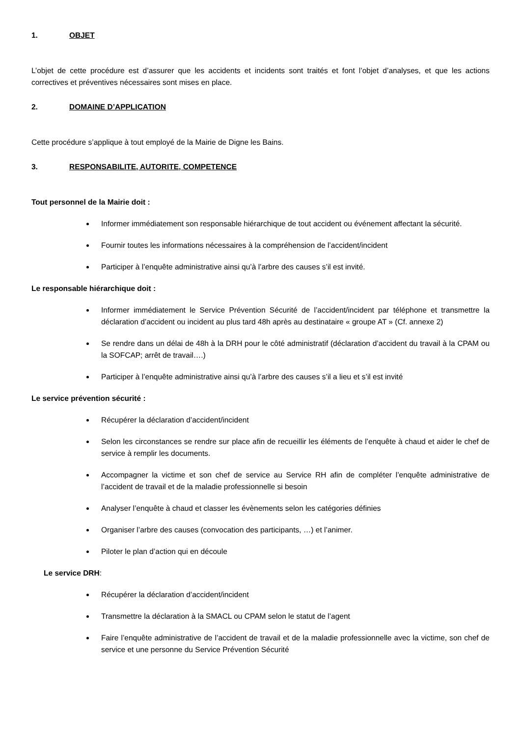1. OBJET
L’objet de cette procédure est d’assurer que les accidents et incidents sont traités et font l’objet d’analyses, et que les actions correctives et préventives nécessaires sont mises en place.
2. DOMAINE D’APPLICATION
Cette procédure s’applique à tout employé de la Mairie de Digne les Bains.
3. RESPONSABILITE, AUTORITE, COMPETENCE
Tout personnel de la Mairie doit :
Informer immédiatement son responsable hiérarchique de tout accident ou événement affectant la sécurité.
Fournir toutes les informations nécessaires à la compréhension de l’accident/incident
Participer à l’enquête administrative ainsi qu’à l’arbre des causes s’il est invité.
Le responsable hiérarchique doit :
Informer immédiatement le Service Prévention Sécurité de l’accident/incident par téléphone et transmettre la déclaration d’accident ou incident au plus tard 48h après au destinataire « groupe AT » (Cf. annexe 2)
Se rendre dans un délai de 48h à la DRH pour le côté administratif (déclaration d’accident du travail à la CPAM ou la SOFCAP; arrêt de travail….)
Participer à l’enquête administrative ainsi qu’à l’arbre des causes s’il a lieu et s’il est invité
Le service prévention sécurité :
Récupérer la déclaration d’accident/incident
Selon les circonstances se rendre sur place afin de recueillir les éléments de l’enquête à chaud et aider le chef de service à remplir les documents.
Accompagner la victime et son chef de service au Service RH afin de compléter l’enquête administrative de l’accident de travail et de la maladie professionnelle si besoin
Analyser l’enquête à chaud et classer les évènements selon les catégories définies
Organiser l’arbre des causes (convocation des participants, …) et l’animer.
Piloter le plan d’action qui en découle
Le service DRH:
Récupérer la déclaration d’accident/incident
Transmettre la déclaration à la SMACL ou CPAM selon le statut de l’agent
Faire l’enquête administrative de l’accident de travail et de la maladie professionnelle avec la victime, son chef de service et une personne du Service Prévention Sécurité